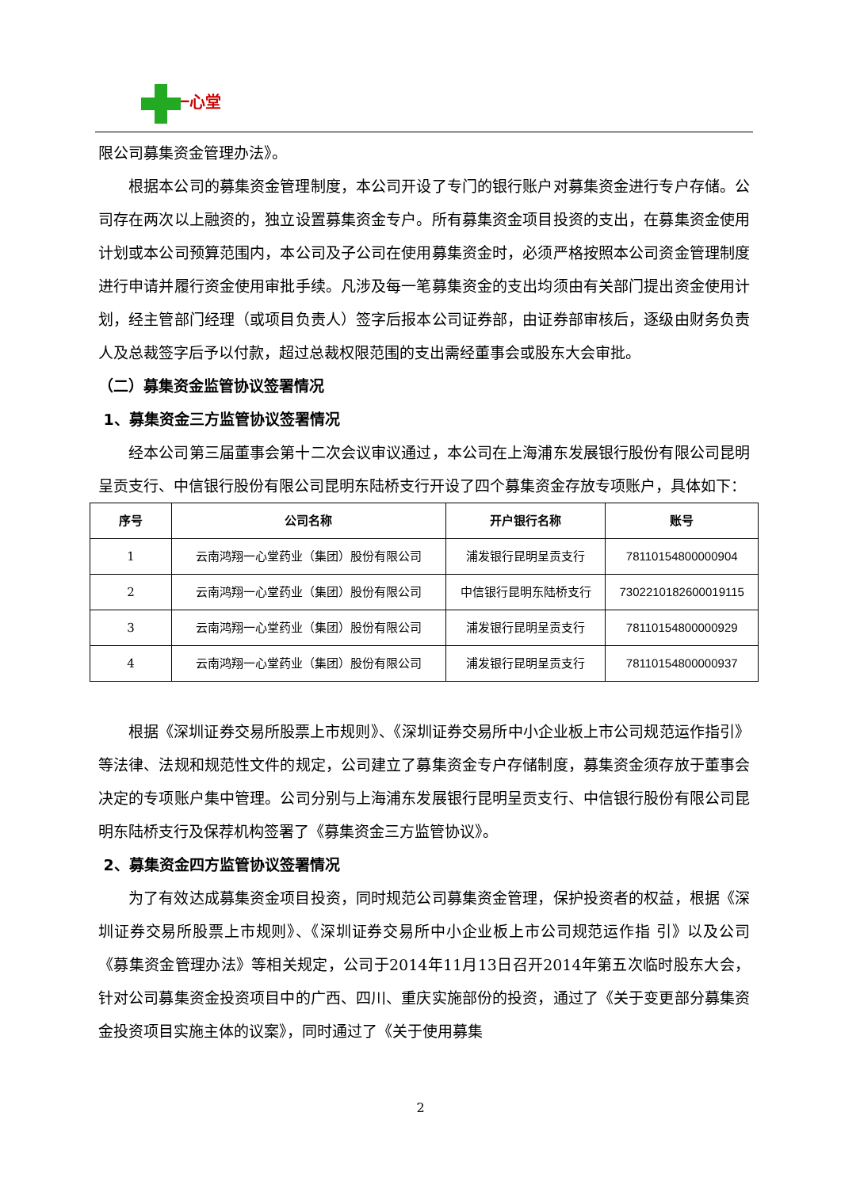一心堂
限公司募集资金管理办法》。
根据本公司的募集资金管理制度，本公司开设了专门的银行账户对募集资金进行专户存储。公司存在两次以上融资的，独立设置募集资金专户。所有募集资金项目投资的支出，在募集资金使用计划或本公司预算范围内，本公司及子公司在使用募集资金时，必须严格按照本公司资金管理制度进行申请并履行资金使用审批手续。凡涉及每一笔募集资金的支出均须由有关部门提出资金使用计划，经主管部门经理（或项目负责人）签字后报本公司证券部，由证券部审核后，逐级由财务负责人及总裁签字后予以付款，超过总裁权限范围的支出需经董事会或股东大会审批。
（二）募集资金监管协议签署情况
1、募集资金三方监管协议签署情况
经本公司第三届董事会第十二次会议审议通过，本公司在上海浦东发展银行股份有限公司昆明呈贡支行、中信银行股份有限公司昆明东陆桥支行开设了四个募集资金存放专项账户，具体如下：
| 序号 | 公司名称 | 开户银行名称 | 账号 |
| --- | --- | --- | --- |
| 1 | 云南鸿翔一心堂药业（集团）股份有限公司 | 浦发银行昆明呈贡支行 | 78110154800000904 |
| 2 | 云南鸿翔一心堂药业（集团）股份有限公司 | 中信银行昆明东陆桥支行 | 7302210182600019115 |
| 3 | 云南鸿翔一心堂药业（集团）股份有限公司 | 浦发银行昆明呈贡支行 | 78110154800000929 |
| 4 | 云南鸿翔一心堂药业（集团）股份有限公司 | 浦发银行昆明呈贡支行 | 78110154800000937 |
根据《深圳证券交易所股票上市规则》、《深圳证券交易所中小企业板上市公司规范运作指引》等法律、法规和规范性文件的规定，公司建立了募集资金专户存储制度，募集资金须存放于董事会决定的专项账户集中管理。公司分别与上海浦东发展银行昆明呈贡支行、中信银行股份有限公司昆明东陆桥支行及保荐机构签署了《募集资金三方监管协议》。
2、募集资金四方监管协议签署情况
为了有效达成募集资金项目投资，同时规范公司募集资金管理，保护投资者的权益，根据《深圳证券交易所股票上市规则》、《深圳证券交易所中小企业板上市公司规范运作指 引》以及公司《募集资金管理办法》等相关规定，公司于2014年11月13日召开2014年第五次临时股东大会，针对公司募集资金投资项目中的广西、四川、重庆实施部份的投资，通过了《关于变更部分募集资金投资项目实施主体的议案》，同时通过了《关于使用募集
2